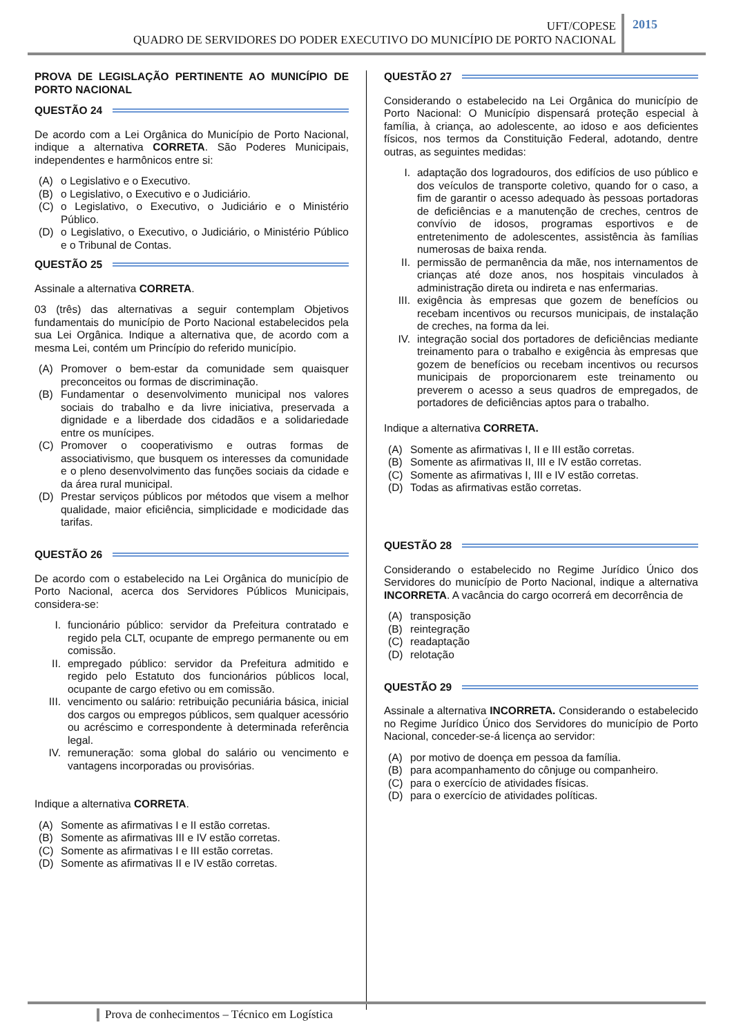UFT/COPESE
QUADRO DE SERVIDORES DO PODER EXECUTIVO DO MUNICÍPIO DE PORTO NACIONAL
2015
PROVA DE LEGISLAÇÃO PERTINENTE AO MUNICÍPIO DE PORTO NACIONAL
QUESTÃO 24
De acordo com a Lei Orgânica do Município de Porto Nacional, indique a alternativa CORRETA. São Poderes Municipais, independentes e harmônicos entre si:
(A) o Legislativo e o Executivo.
(B) o Legislativo, o Executivo e o Judiciário.
(C) o Legislativo, o Executivo, o Judiciário e o Ministério Público.
(D) o Legislativo, o Executivo, o Judiciário, o Ministério Público e o Tribunal de Contas.
QUESTÃO 25
Assinale a alternativa CORRETA.
03 (três) das alternativas a seguir contemplam Objetivos fundamentais do município de Porto Nacional estabelecidos pela sua Lei Orgânica. Indique a alternativa que, de acordo com a mesma Lei, contém um Princípio do referido município.
(A) Promover o bem-estar da comunidade sem quaisquer preconceitos ou formas de discriminação.
(B) Fundamentar o desenvolvimento municipal nos valores sociais do trabalho e da livre iniciativa, preservada a dignidade e a liberdade dos cidadãos e a solidariedade entre os munícipes.
(C) Promover o cooperativismo e outras formas de associativismo, que busquem os interesses da comunidade e o pleno desenvolvimento das funções sociais da cidade e da área rural municipal.
(D) Prestar serviços públicos por métodos que visem a melhor qualidade, maior eficiência, simplicidade e modicidade das tarifas.
QUESTÃO 26
De acordo com o estabelecido na Lei Orgânica do município de Porto Nacional, acerca dos Servidores Públicos Municipais, considera-se:
I. funcionário público: servidor da Prefeitura contratado e regido pela CLT, ocupante de emprego permanente ou em comissão.
II. empregado público: servidor da Prefeitura admitido e regido pelo Estatuto dos funcionários públicos local, ocupante de cargo efetivo ou em comissão.
III. vencimento ou salário: retribuição pecuniária básica, inicial dos cargos ou empregos públicos, sem qualquer acessório ou acréscimo e correspondente à determinada referência legal.
IV. remuneração: soma global do salário ou vencimento e vantagens incorporadas ou provisórias.
Indique a alternativa CORRETA.
(A) Somente as afirmativas I e II estão corretas.
(B) Somente as afirmativas III e IV estão corretas.
(C) Somente as afirmativas I e III estão corretas.
(D) Somente as afirmativas II e IV estão corretas.
QUESTÃO 27
Considerando o estabelecido na Lei Orgânica do município de Porto Nacional: O Município dispensará proteção especial à família, à criança, ao adolescente, ao idoso e aos deficientes físicos, nos termos da Constituição Federal, adotando, dentre outras, as seguintes medidas:
I. adaptação dos logradouros, dos edifícios de uso público e dos veículos de transporte coletivo, quando for o caso, a fim de garantir o acesso adequado às pessoas portadoras de deficiências e a manutenção de creches, centros de convívio de idosos, programas esportivos e de entretenimento de adolescentes, assistência às famílias numerosas de baixa renda.
II. permissão de permanência da mãe, nos internamentos de crianças até doze anos, nos hospitais vinculados à administração direta ou indireta e nas enfermarias.
III. exigência às empresas que gozem de benefícios ou recebam incentivos ou recursos municipais, de instalação de creches, na forma da lei.
IV. integração social dos portadores de deficiências mediante treinamento para o trabalho e exigência às empresas que gozem de benefícios ou recebam incentivos ou recursos municipais de proporcionarem este treinamento ou preverem o acesso a seus quadros de empregados, de portadores de deficiências aptos para o trabalho.
Indique a alternativa CORRETA.
(A) Somente as afirmativas I, II e III estão corretas.
(B) Somente as afirmativas II, III e IV estão corretas.
(C) Somente as afirmativas I, III e IV estão corretas.
(D) Todas as afirmativas estão corretas.
QUESTÃO 28
Considerando o estabelecido no Regime Jurídico Único dos Servidores do município de Porto Nacional, indique a alternativa INCORRETA. A vacância do cargo ocorrerá em decorrência de
(A) transposição
(B) reintegração
(C) readaptação
(D) relotação
QUESTÃO 29
Assinale a alternativa INCORRETA. Considerando o estabelecido no Regime Jurídico Único dos Servidores do município de Porto Nacional, conceder-se-á licença ao servidor:
(A) por motivo de doença em pessoa da família.
(B) para acompanhamento do cônjuge ou companheiro.
(C) para o exercício de atividades físicas.
(D) para o exercício de atividades políticas.
Prova de conhecimentos – Técnico em Logística